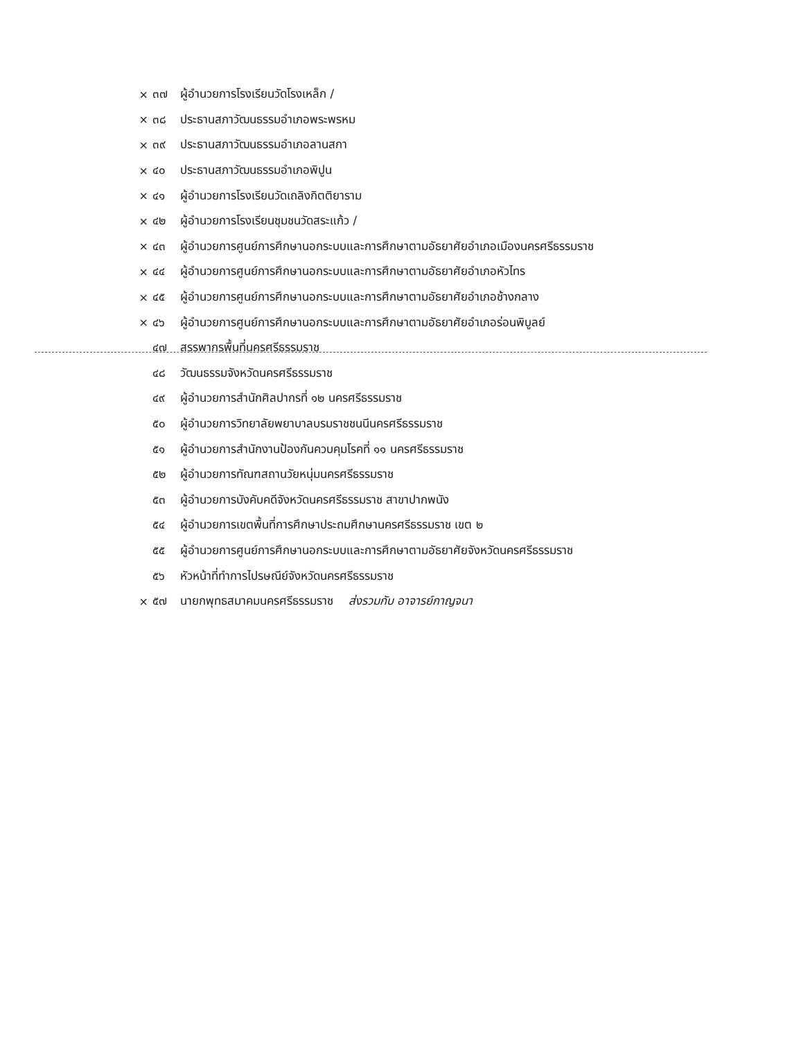× ๓๗ ผู้อำนวยการโรงเรียนวัดโรงเหล็ก /
× ๓๘ ประธานสภาวัฒนธรรมอำเภอพระพรหม
× ๓๙ ประธานสภาวัฒนธรรมอำเภอลานสกา
× ๔๐ ประธานสภาวัฒนธรรมอำเภอพิปูน
× ๔๑ ผู้อำนวยการโรงเรียนวัดเถลิงกิตติยาราม
× ๔๒ ผู้อำนวยการโรงเรียนชุมชนวัดสระแก้ว /
× ๔๓ ผู้อำนวยการศูนย์การศึกษานอกระบบและการศึกษาตามอัธยาศัยอำเภอเมืองนครศรีธรรมราช
× ๔๔ ผู้อำนวยการศูนย์การศึกษานอกระบบและการศึกษาตามอัธยาศัยอำเภอหัวไทร
× ๔๕ ผู้อำนวยการศูนย์การศึกษานอกระบบและการศึกษาตามอัธยาศัยอำเภอช้างกลาง
× ๔๖ ผู้อำนวยการศูนย์การศึกษานอกระบบและการศึกษาตามอัธยาศัยอำเภอร่อนพิบูลย์
๔๗ สรรพากรพื้นที่นครศรีธรรมราช
๔๘ วัฒนธรรมจังหวัดนครศรีธรรมราช
๔๙ ผู้อำนวยการสำนักศิลปากรที่ ๑๒ นครศรีธรรมราช
๕๐ ผู้อำนวยการวิทยาลัยพยาบาลบรมราชชนนีนครศรีธรรมราช
๕๑ ผู้อำนวยการสำนักงานป้องกันควบคุมโรคที่ ๑๑ นครศรีธรรมราช
๕๒ ผู้อำนวยการทัณฑสถานวัยหนุ่มนครศรีธรรมราช
๕๓ ผู้อำนวยการบังคับคดีจังหวัดนครศรีธรรมราช สาขาปากพนัง
๕๔ ผู้อำนวยการเขตพื้นที่การศึกษาประถมศึกษานครศรีธรรมราช เขต ๒
๕๕ ผู้อำนวยการศูนย์การศึกษานอกระบบและการศึกษาตามอัธยาศัยจังหวัดนครศรีธรรมราช
๕๖ หัวหน้าที่ทำการไปรษณีย์จังหวัดนครศรีธรรมราช
× ๕๗ นายกพุทธสมาคมนครศรีธรรมราช ส่งรวมกับ อาจารย์กาญจนา